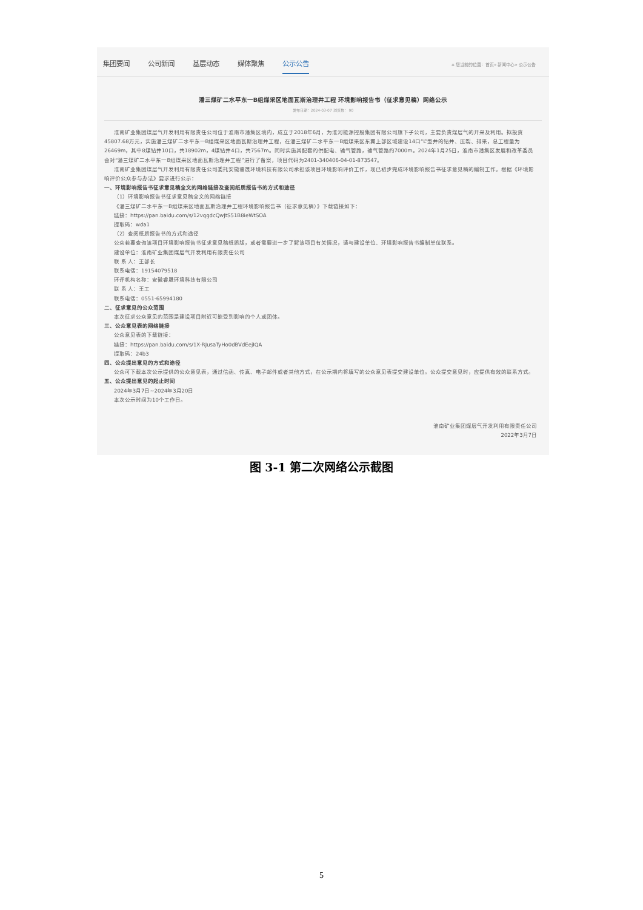集团要闻 公司新闻 基层动态 媒体聚焦 公示公告 ⌂ 您当前的位置：首页» 新闻中心» 公示公告
潘三煤矿二水平东一B组煤采区地面瓦斯治理井工程 环境影响报告书（征求意见稿）网络公示
发布日期：2024-03-07 浏览数： 90
淮南矿业集团煤层气开发利用有限责任公司位于淮南市潘集区境内，成立于2018年6月，为淮河能源控股集团有限公司旗下子公司，主要负责煤层气的开采及利用。拟投资45807.68万元，实施潘三煤矿二水平东一B组煤采区地面瓦斯治理井工程，在潘三煤矿二水平东一B组煤采区东翼上部区域建设14口“L”型井的钻井、压裂、排采，总工程量为26469m，其中8煤钻井10口，共18902m，4煤钻井4口，共7567m。同时实施其配套的供配电、输气管路，输气管路约7000m。2024年1月25日，淮南市潘集区发展和改革委员会对“潘三煤矿二水平东一B组煤采区地面瓦斯治理井工程”进行了备案，项目代码为2401-340406-04-01-873547。
淮南矿业集团煤层气开发利用有限责任公司委托安徽睿晟环境科技有限公司承担该项目环境影响评价工作，现已初步完成环境影响报告书征求意见稿的编制工作。根据《环境影响评价公众参与办法》要求进行公示：
一、环境影响报告书征求意见稿全文的网络链接及查阅纸质报告书的方式和途径
（1）环境影响报告书征求意见稿全文的网络链接
《潘三煤矿二水平东一B组煤采区地面瓦斯治理井工程环境影响报告书（征求意见稿）》下载链接如下：
链接：https://pan.baidu.com/s/12vqgdcQwJtS51B8ieWtSOA
提取码：wda1
（2）查阅纸质报告书的方式和途径
公众若要查询该项目环境影响报告书征求意见稿纸质版，或者需要进一步了解该项目有关情况，请与建设单位、环境影响报告书编制单位联系。
建设单位：淮南矿业集团煤层气开发利用有限责任公司
联 系 人：王部长
联系电话：19154079518
环评机构名称：安徽睿晟环境科技有限公司
联 系 人：王工
联系电话：0551-65994180
二、征求意见的公众范围
本次征求公众意见的范围是建设项目附近可能受到影响的个人或团体。
三、公众意见表的网络链接
公众意见表的下载链接：
链接：https://pan.baidu.com/s/1X-RJusaTyHo0dBVdEejIQA
提取码：24b3
四、公众提出意见的方式和途径
公众可下载本次公示提供的公众意见表，通过信函、传真、电子邮件或者其他方式，在公示期内将填写的公众意见表提交建设单位。公众提交意见时，应提供有效的联系方式。
五、公众提出意见的起止时间
2024年3月7日~2024年3月20日
本次公示时间为10个工作日。
淮南矿业集团煤层气开发利用有限责任公司
2022年3月7日
图 3-1 第二次网络公示截图
5